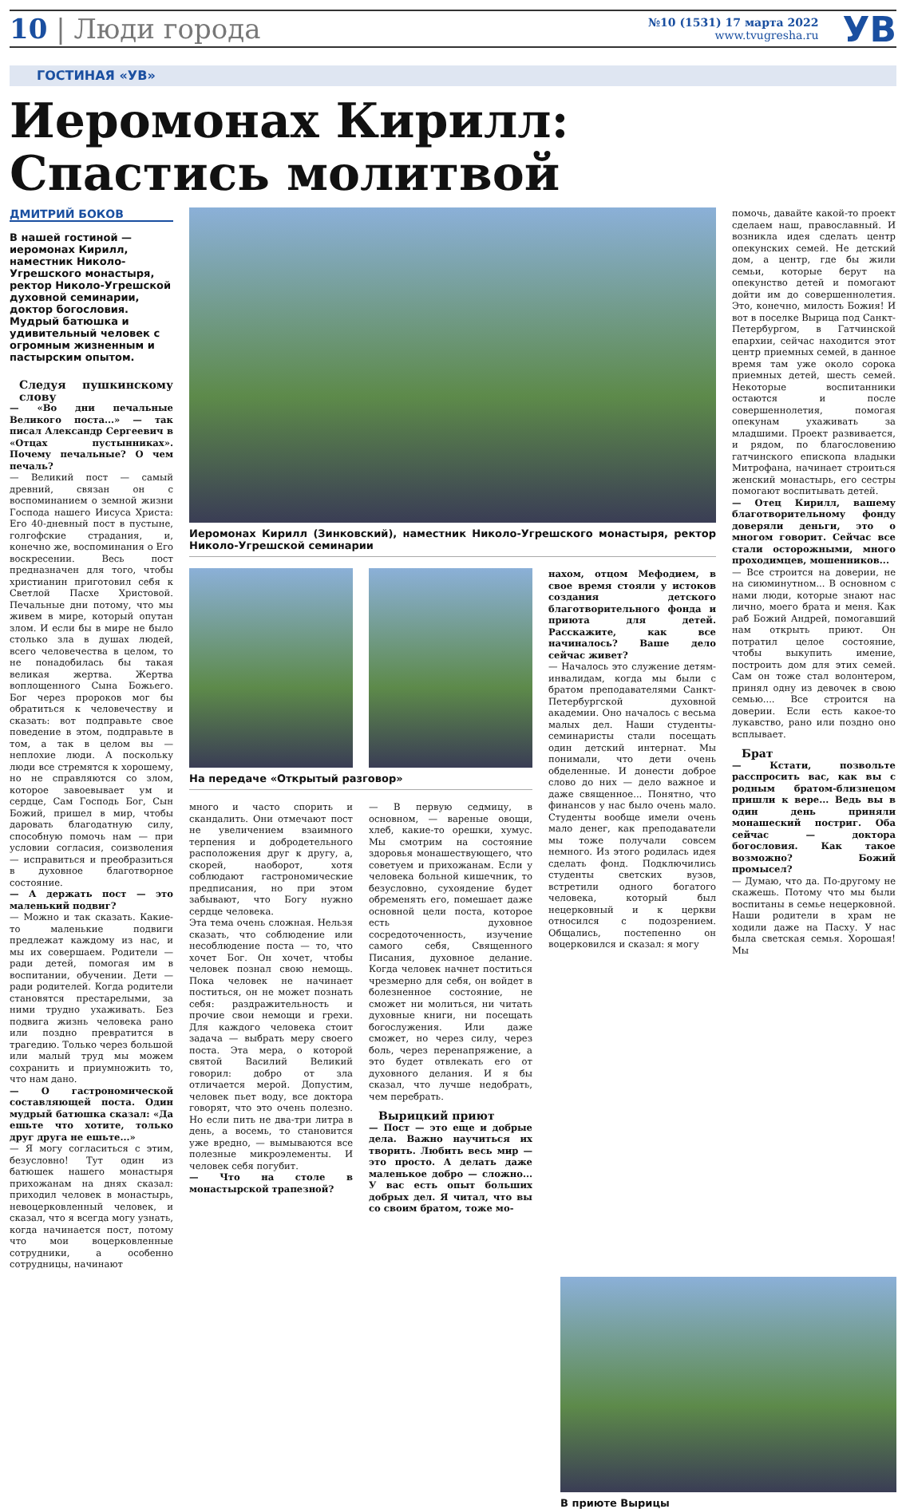10 | Люди города
№10 (1531) 17 марта 2022
www.tvugresha.ru
УВ
ГОСТИНАЯ «УВ»
Иеромонах Кирилл:
Спастись молитвой
ДМИТРИЙ БОКОВ
В нашей гостиной — иеромонах Кирилл, наместник Николо-Угрешского монастыря, ректор Николо-Угрешской духовной семинарии, доктор богословия. Мудрый батюшка и удивительный человек с огромным жизненным и пастырским опытом.
Следуя пушкинскому слову
— «Во дни печальные Великого поста...» — так писал Александр Сергеевич в «Отцах пустынниках». Почему печальные? О чем печаль?
— Великий пост — самый древний, связан он с воспоминанием о земной жизни Господа нашего Иисуса Христа: Его 40-дневный пост в пустыне, голгофские страдания, и, конечно же, воспоминания о Его воскресении. Весь пост предназначен для того, чтобы христианин приготовил себя к Светлой Пасхе Христовой. Печальные дни потому, что мы живем в мире, который опутан злом. И если бы в мире не было столько зла в душах людей, всего человечества в целом, то не понадобилась бы такая великая жертва. Жертва воплощенного Сына Божьего. Бог через пророков мог бы обратиться к человечеству и сказать: вот подправьте свое поведение в этом, подправьте в том, а так в целом вы — неплохие люди. А поскольку люди все стремятся к хорошему, но не справляются со злом, которое завоевывает ум и сердце, Сам Господь Бог, Сын Божий, пришел в мир, чтобы даровать благодатную силу, способную помочь нам — при условии согласия, соизволения — исправиться и преобразиться в духовное благотворное состояние.
— А держать пост — это маленький подвиг?
— Можно и так сказать. Какие-то маленькие подвиги предлежат каждому из нас, и мы их совершаем. Родители — ради детей, помогая им в воспитании, обучении. Дети — ради родителей. Когда родители становятся престарелыми, за ними трудно ухаживать. Без подвига жизнь человека рано или поздно превратится в трагедию. Только через большой или малый труд мы можем сохранить и приумножить то, что нам дано.
— О гастрономической составляющей поста. Один мудрый батюшка сказал: «Да ешьте что хотите, только друг друга не ешьте...»
— Я могу согласиться с этим, безусловно! Тут один из батюшек нашего монастыря прихожанам на днях сказал: приходил человек в монастырь, невоцерковленный человек, и сказал, что я всегда могу узнать, когда начинается пост, потому что мои воцерковленные сотрудники, а особенно сотрудницы, начинают
Иеромонах Кирилл (Зинковский), наместник Николо-Угрешского монастыря, ректор Николо-Угрешской семинарии
На передаче «Открытый разговор»
много и часто спорить и скандалить. Они отмечают пост не увеличением взаимного терпения и добродетельного расположения друг к другу, а, скорей, наоборот, хотя соблюдают гастрономические предписания, но при этом забывают, что Богу нужно сердце человека.
Эта тема очень сложная. Нельзя сказать, что соблюдение или несоблюдение поста — то, что хочет Бог. Он хочет, чтобы человек познал свою немощь. Пока человек не начинает поститься, он не может познать себя: раздражительность и прочие свои немощи и грехи. Для каждого человека стоит задача — выбрать меру своего поста. Эта мера, о которой святой Василий Великий говорил: добро от зла отличается мерой. Допустим, человек пьет воду, все доктора говорят, что это очень полезно. Но если пить не два-три литра в день, а восемь, то становится уже вредно, — вымываются все полезные микроэлементы. И человек себя погубит.
— Что на столе в монастырской трапезной?
— В первую седмицу, в основном, — вареные овощи, хлеб, какие-то орешки, хумус. Мы смотрим на состояние здоровья монашествующего, что советуем и прихожанам. Если у человека больной кишечник, то безусловно, сухоядение будет обременять его, помешает даже основной цели поста, которое есть духовное сосредоточенность, изучение самого себя, Священного Писания, духовное делание. Когда человек начнет поститься чрезмерно для себя, он войдет в болезненное состояние, не сможет ни молиться, ни читать духовные книги, ни посещать богослужения. Или даже сможет, но через силу, через боль, через перенапряжение, а это будет отвлекать его от духовного делания. И я бы сказал, что лучше недобрать, чем перебрать.
Вырицкий приют
— Пост — это еще и добрые дела. Важно научиться их творить. Любить весь мир — это просто. А делать даже маленькое добро — сложно... У вас есть опыт больших добрых дел. Я читал, что вы со своим братом, тоже мо-
нахом, отцом Мефодием, в свое время стояли у истоков создания детского благотворительного фонда и приюта для детей. Расскажите, как все начиналось? Ваше дело сейчас живет?
— Началось это служение детям-инвалидам, когда мы были с братом преподавателями Санкт-Петербургской духовной академии. Оно началось с весьма малых дел. Наши студенты-семинаристы стали посещать один детский интернат. Мы понимали, что дети очень обделенные. И донести доброе слово до них — дело важное и даже священное... Понятно, что финансов у нас было очень мало. Студенты вообще имели очень мало денег, как преподаватели мы тоже получали совсем немного. Из этого родилась идея сделать фонд. Подключились студенты светских вузов, встретили одного богатого человека, который был нецерковный и к церкви относился с подозрением. Общались, постепенно он воцерковился и сказал: я могу
помочь, давайте какой-то проект сделаем наш, православный. И возникла идея сделать центр опекунских семей. Не детский дом, а центр, где бы жили семьи, которые берут на опекунство детей и помогают дойти им до совершеннолетия. Это, конечно, милость Божия! И вот в поселке Вырица под Санкт-Петербургом, в Гатчинской епархии, сейчас находится этот центр приемных семей, в данное время там уже около сорока приемных детей, шесть семей. Некоторые воспитанники остаются и после совершеннолетия, помогая опекунам ухаживать за младшими. Проект развивается, и рядом, по благословению гатчинского епископа владыки Митрофана, начинает строиться женский монастырь, его сестры помогают воспитывать детей.
— Отец Кирилл, вашему благотворительному фонду доверяли деньги, это о многом говорит. Сейчас все стали осторожными, много проходимцев, мошенников...
— Все строится на доверии, не на сиюминутном... В основном с нами люди, которые знают нас лично, моего брата и меня. Как раб Божий Андрей, помогавший нам открыть приют. Он потратил целое состояние, чтобы выкупить имение, построить дом для этих семей. Сам он тоже стал волонтером, принял одну из девочек в свою семью.... Все строится на доверии. Если есть какое-то лукавство, рано или поздно оно всплывает.
Брат
— Кстати, позвольте расспросить вас, как вы с родным братом-близнецом пришли к вере... Ведь вы в один день приняли монашеский постриг. Оба сейчас — доктора богословия. Как такое возможно? Божий промысел?
— Думаю, что да. По-другому не скажешь. Потому что мы были воспитаны в семье нецерковной. Наши родители в храм не ходили даже на Пасху. У нас была светская семья. Хорошая! Мы
В приюте Вырицы